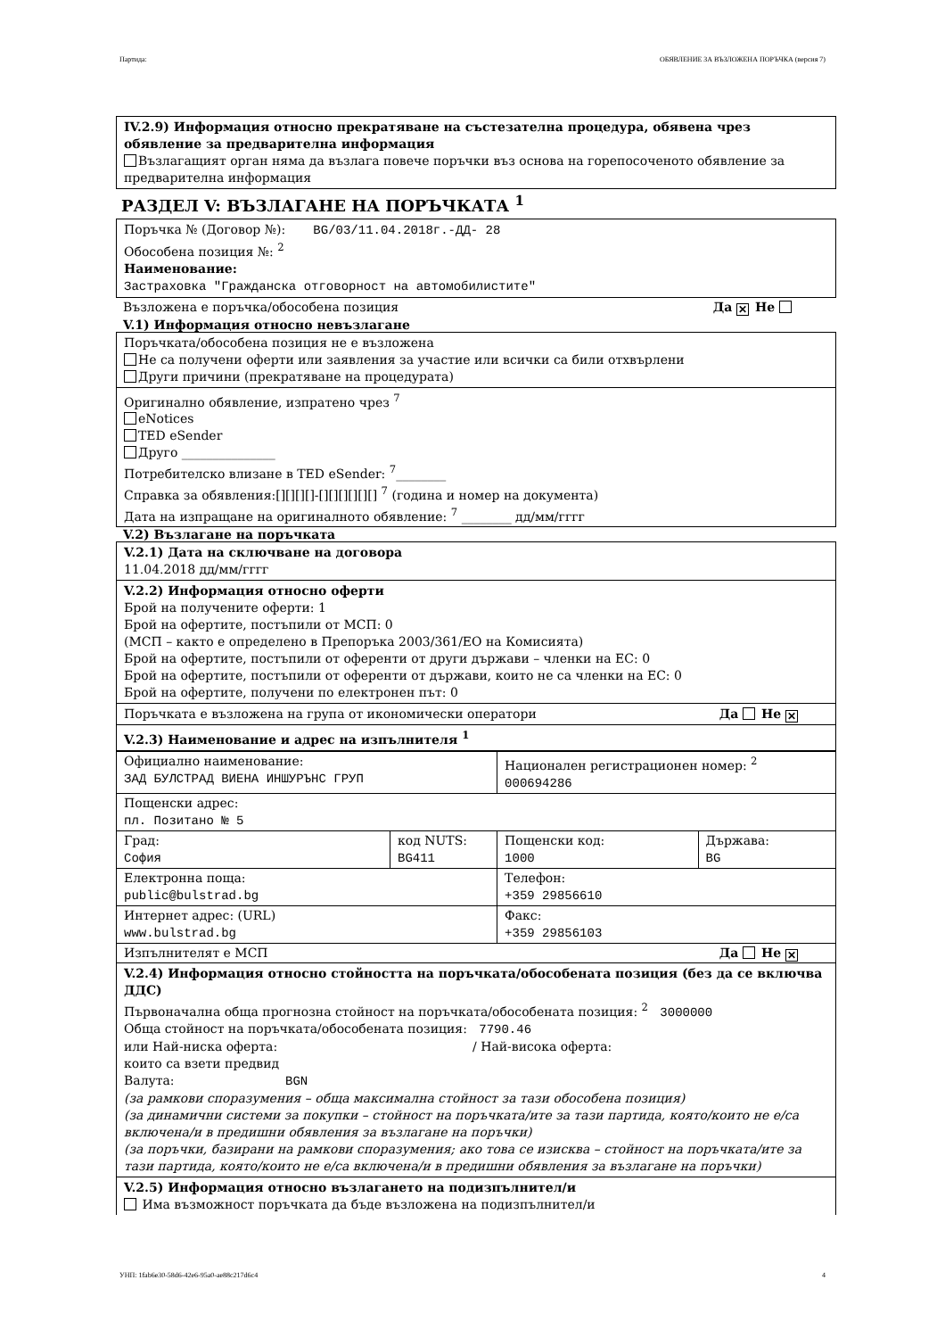Партида: ОБЯВЛЕНИЕ ЗА ВЪЗЛОЖЕНА ПОРЪЧКА (версия 7)
IV.2.9) Информация относно прекратяване на състезателна процедура, обявена чрез обявление за предварителна информация
Възлагащият орган няма да възлага повече поръчки въз основа на горепосоченото обявление за предварителна информация
РАЗДЕЛ V: ВЪЗЛАГАНЕ НА ПОРЪЧКАТА <sup>1</sup>
Поръчка № (Договор №): BG/03/11.04.2018г.-ДД- 28
Обособена позиция №: <sup>2</sup>
Наименование:
Застраховка "Гражданска отговорност на автомобилистите"
Възложена е поръчка/обособена позиция Да ✕ Не
V.1) Информация относно невъзлагане
Поръчката/обособена позиция не е възложена
Не са получени оферти или заявления за участие или всички са били отхвърлени
Други причини (прекратяване на процедурата)
Оригинално обявление, изпратено чрез <sup>7</sup>
eNotices
TED eSender
Друго _______________
Потребителско влизане в TED eSender: <sup>7</sup>________
Справка за обявления:[][][][]-[][][][][][] <sup>7</sup> (година и номер на документа)
Дата на изпращане на оригиналното обявление: <sup>7</sup> ________ дд/мм/гггг
V.2) Възлагане на поръчката
V.2.1) Дата на сключване на договора
11.04.2018 дд/мм/гггг
V.2.2) Информация относно оферти
Брой на получените оферти: 1
Брой на офертите, постъпили от МСП: 0
(МСП – както е определено в Препоръка 2003/361/ЕО на Комисията)
Брой на офертите, постъпили от оференти от други държави – членки на ЕС: 0
Брой на офертите, постъпили от оференти от държави, които не са членки на ЕС: 0
Брой на офертите, получени по електронен път: 0
Поръчката е възложена на група от икономически оператори Да Не ✕
V.2.3) Наименование и адрес на изпълнителя <sup>1</sup>
| Официално наименование: ЗАД БУЛСТРАД ВИЕНА ИНШУРЪНС ГРУП | | Национален регистрационен номер: <sup>2</sup> 000694286 | |
| Пощенски адрес: пл. Позитано № 5 | | | |
| Град: София | код NUTS: BG411 | Пощенски код: 1000 | Държава: BG |
| Електронна поща: public@bulstrad.bg | | Телефон: +359 29856610 | |
| Интернет адрес: (URL) www.bulstrad.bg | | Факс: +359 29856103 | |
| Изпълнителят е МСП Да Не ✕ | | | |
V.2.4) Информация относно стойността на поръчката/обособената позиция (без да се включва ДДС)
Първоначална обща прогнозна стойност на поръчката/обособената позиция: <sup>2</sup> 3000000
Обща стойност на поръчката/обособената позиция: 7790.46
или Най-ниска оферта: / Най-висока оферта:
които са взети предвид
Валута: BGN
(за рамкови споразумения – обща максимална стойност за тази обособена позиция)
(за динамични системи за покупки – стойност на поръчката/ите за тази партида, която/които не е/са включена/и в предишни обявления за възлагане на поръчки)
(за поръчки, базирани на рамкови споразумения; ако това се изисква – стойност на поръчката/ите за тази партида, която/които не е/са включена/и в предишни обявления за възлагане на поръчки)
V.2.5) Информация относно възлагането на подизпълнител/и
Има възможност поръчката да бъде възложена на подизпълнител/и
УНП: 1fab6e30-58d6-42e6-95a0-ae88c217d6c4 4